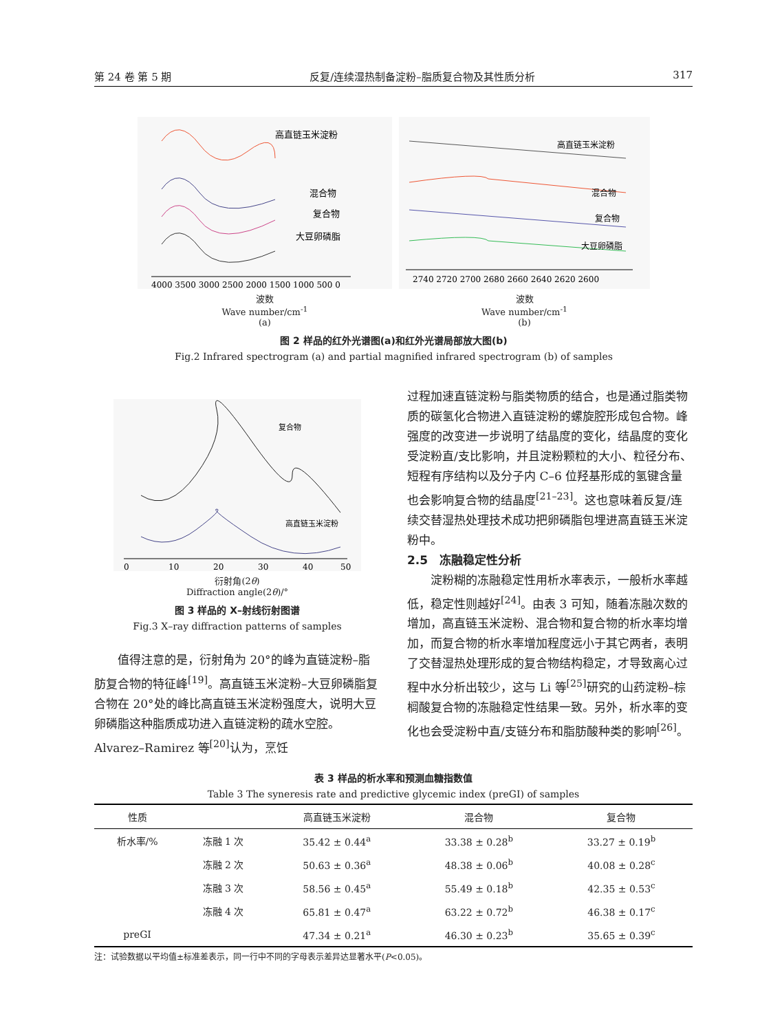第 24 卷 第 5 期 反复/连续湿热制备淀粉–脂质复合物及其性质分析 317
高直链玉米淀粉
混合物
复合物
大豆卵磷脂
4000 3500 3000 2500 2000 1500 1000 500 0
波数
Wave number/cm<sup>-1</sup>
(a)
高直链玉米淀粉
混合物
复合物
大豆卵磷脂
2740 2720 2700 2680 2660 2640 2620 2600
波数
Wave number/cm<sup>-1</sup>
(b)
图 2 样品的红外光谱图(a)和红外光谱局部放大图(b)
Fig.2 Infrared spectrogram (a) and partial magnified infrared spectrogram (b) of samples
复合物
高直链玉米淀粉
0
10
20
30
40
50
衍射角(2θ)
Diffraction angle(2θ)/°
图 3 样品的 X–射线衍射图谱
Fig.3 X–ray diffraction patterns of samples
　　值得注意的是，衍射角为 20°的峰为直链淀粉–脂肪复合物的特征峰<sup>[19]</sup>。高直链玉米淀粉–大豆卵磷脂复合物在 20°处的峰比高直链玉米淀粉强度大，说明大豆卵磷脂这种脂质成功进入直链淀粉的疏水空腔。Alvarez–Ramirez 等<sup>[20]</sup>认为，烹饪
过程加速直链淀粉与脂类物质的结合，也是通过脂类物质的碳氢化合物进入直链淀粉的螺旋腔形成包合物。峰强度的改变进一步说明了结晶度的变化，结晶度的变化受淀粉直/支比影响，并且淀粉颗粒的大小、粒径分布、短程有序结构以及分子内 C–6 位羟基形成的氢键含量也会影响复合物的结晶度<sup>[21–23]</sup>。这也意味着反复/连续交替湿热处理技术成功把卵磷脂包埋进高直链玉米淀粉中。
2.5　冻融稳定性分析
　　淀粉糊的冻融稳定性用析水率表示，一般析水率越低，稳定性则越好<sup>[24]</sup>。由表 3 可知，随着冻融次数的增加，高直链玉米淀粉、混合物和复合物的析水率均增加，而复合物的析水率增加程度远小于其它两者，表明了交替湿热处理形成的复合物结构稳定，才导致离心过程中水分析出较少，这与 Li 等<sup>[25]</sup>研究的山药淀粉–棕榈酸复合物的冻融稳定性结果一致。另外，析水率的变化也会受淀粉中直/支链分布和脂肪酸种类的影响<sup>[26]</sup>。
表 3 样品的析水率和预测血糖指数值
Table 3 The syneresis rate and predictive glycemic index (preGI) of samples
| 性质 | | 高直链玉米淀粉 | 混合物 | 复合物 |
| --- | --- | --- | --- | --- |
| 析水率/% | 冻融 1 次 | 35.42 ± 0.44<sup>a</sup> | 33.38 ± 0.28<sup>b</sup> | 33.27 ± 0.19<sup>b</sup> |
| | 冻融 2 次 | 50.63 ± 0.36<sup>a</sup> | 48.38 ± 0.06<sup>b</sup> | 40.08 ± 0.28<sup>c</sup> |
| | 冻融 3 次 | 58.56 ± 0.45<sup>a</sup> | 55.49 ± 0.18<sup>b</sup> | 42.35 ± 0.53<sup>c</sup> |
| | 冻融 4 次 | 65.81 ± 0.47<sup>a</sup> | 63.22 ± 0.72<sup>b</sup> | 46.38 ± 0.17<sup>c</sup> |
| preGI | | 47.34 ± 0.21<sup>a</sup> | 46.30 ± 0.23<sup>b</sup> | 35.65 ± 0.39<sup>c</sup> |
注：试验数据以平均值±标准差表示，同一行中不同的字母表示差异达显著水平(P<0.05)。